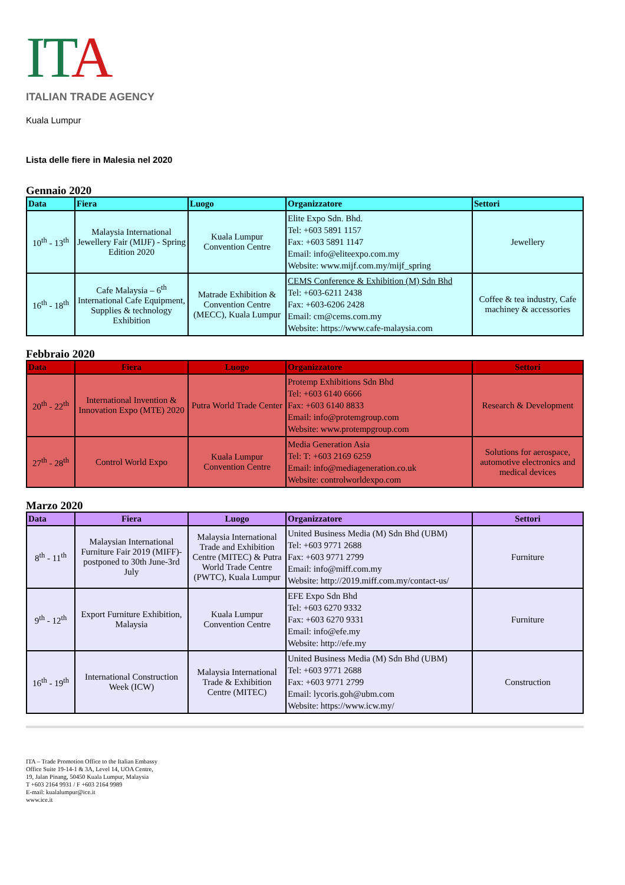ITA
ITALIAN TRADE AGENCY
Kuala Lumpur
Lista delle fiere in Malesia nel 2020
Gennaio 2020
| Data | Fiera | Luogo | Organizzatore | Settori |
| --- | --- | --- | --- | --- |
| 10<sup>th</sup> - 13<sup>th</sup> | Malaysia International Jewellery Fair (MIJF) - Spring Edition 2020 | Kuala Lumpur Convention Centre | Elite Expo Sdn. Bhd. Tel: +603 5891 1157 Fax: +603 5891 1147 Email: info@eliteexpo.com.my Website: www.mijf.com.my/mijf_spring | Jewellery |
| 16<sup>th</sup> - 18<sup>th</sup> | Cafe Malaysia – 6<sup>th</sup> International Cafe Equipment, Supplies & technology Exhibition | Matrade Exhibition & Convention Centre (MECC), Kuala Lumpur | CEMS Conference & Exhibition (M) Sdn Bhd Tel: +603-6211 2438 Fax: +603-6206 2428 Email: cm@cems.com.my Website: https://www.cafe-malaysia.com | Coffee & tea industry, Cafe machiney & accessories |
Febbraio 2020
| Data | Fiera | Luogo | Organizzatore | Settori |
| --- | --- | --- | --- | --- |
| 20<sup>th</sup> - 22<sup>th</sup> | International Invention & Innovation Expo (MTE) 2020 | Putra World Trade Center | Protemp Exhibitions Sdn Bhd Tel: +603 6140 6666 Fax: +603 6140 8833 Email: info@protemgroup.com Website: www.protempgroup.com | Research & Development |
| 27<sup>th</sup> - 28<sup>th</sup> | Control World Expo | Kuala Lumpur Convention Centre | Media Generation Asia Tel: T: +603 2169 6259 Email: info@mediageneration.co.uk Website: controlworldexpo.com | Solutions for aerospace, automotive electronics and medical devices |
Marzo 2020
| Data | Fiera | Luogo | Organizzatore | Settori |
| --- | --- | --- | --- | --- |
| 8<sup>th</sup> - 11<sup>th</sup> | Malaysian International Furniture Fair 2019 (MIFF)- postponed to 30th June-3rd July | Malaysia International Trade and Exhibition Centre (MITEC) & Putra World Trade Centre (PWTC), Kuala Lumpur | United Business Media (M) Sdn Bhd (UBM) Tel: +603 9771 2688 Fax: +603 9771 2799 Email: info@miff.com.my Website: http://2019.miff.com.my/contact-us/ | Furniture |
| 9<sup>th</sup> - 12<sup>th</sup> | Export Furniture Exhibition, Malaysia | Kuala Lumpur Convention Centre | EFE Expo Sdn Bhd Tel: +603 6270 9332 Fax: +603 6270 9331 Email: info@efe.my Website: http://efe.my | Furniture |
| 16<sup>th</sup> - 19<sup>th</sup> | International Construction Week (ICW) | Malaysia International Trade & Exhibition Centre (MITEC) | United Business Media (M) Sdn Bhd (UBM) Tel: +603 9771 2688 Fax: +603 9771 2799 Email: lycoris.goh@ubm.com Website: https://www.icw.my/ | Construction |
ITA – Trade Promotion Office to the Italian Embassy
Office Suite 19-14-1 & 3A, Level 14, UOA Centre,
19, Jalan Pinang, 50450 Kuala Lumpur, Malaysia
T +603 2164 9931 / F +603 2164 9989
E-mail: kualalumpur@ice.it
www.ice.it